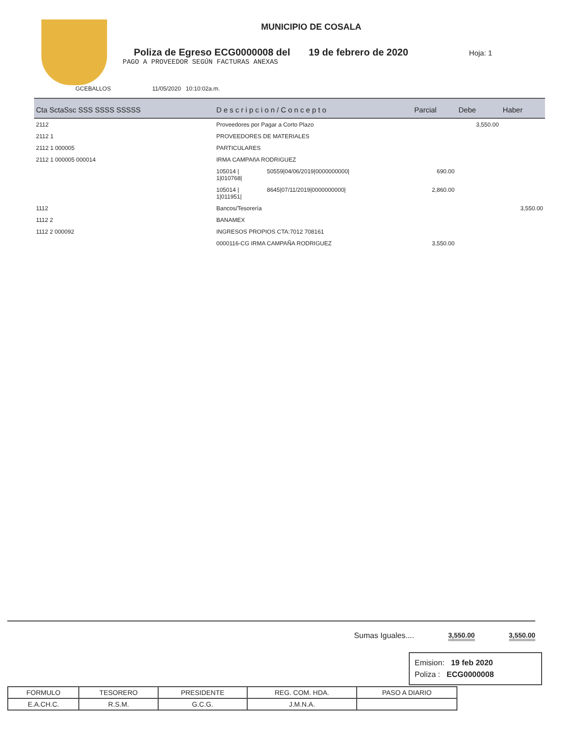MUNICIPIO DE COSALA
Poliza de Egreso ECG0000008 del 19 de febrero de 2020 Hoja: 1
PAGO A PROVEEDOR SEGÚN FACTURAS ANEXAS
GCEBALLOS 11/05/2020 10:10:02a.m.
| Cta SctaSsc SSS SSSS SSSSS | D e s c r i p c i o n / C o n c e p t o | | Parcial | Debe | Haber |
| --- | --- | --- | --- | --- | --- |
| 2112 | Proveedores por Pagar a Corto Plazo | | | 3,550.00 | |
| 2112 1 | PROVEEDORES DE MATERIALES | | | | |
| 2112 1 000005 | PARTICULARES | | | | |
| 2112 1 000005 000014 | IRMA CAMPAñA RODRIGUEZ | | | | |
| | 105014 / 1/010768/ | 50559/04/06/2019/0000000000/ | 690.00 | | |
| | 105014 / 1/011951/ | 8645/07/11/2019/0000000000/ | 2,860.00 | | |
| 1112 | Bancos/Tesorería | | | | 3,550.00 |
| 1112 2 | BANAMEX | | | | |
| 1112 2 000092 | INGRESOS PROPIOS CTA:7012 708161 | | | | |
| | 0000116-CG IRMA CAMPAÑA RODRIGUEZ | | 3,550.00 | | |
Sumas Iguales.... 3,550.00 3,550.00
Emision: 19 feb 2020
Poliza : ECG0000008
| FORMULO | TESORERO | PRESIDENTE | REG. COM. HDA. | PASO A DIARIO |
| E.A.CH.C. | R.S.M. | G.C.G. | J.M.N.A. | |